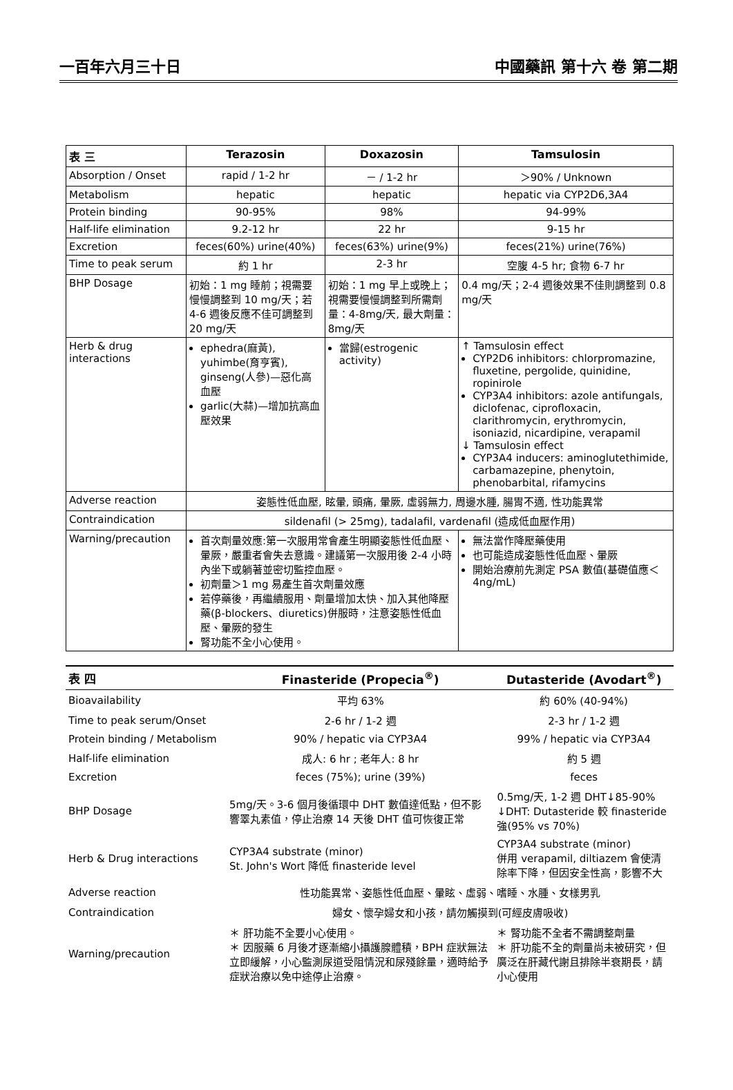一百年六月三十日 中國藥訊 第十六 卷 第二期
| 表 三 | Terazosin | Doxazosin | Tamsulosin |
| --- | --- | --- | --- |
| Absorption / Onset | rapid / 1-2 hr | － / 1-2 hr | ＞90% / Unknown |
| Metabolism | hepatic | hepatic | hepatic via CYP2D6,3A4 |
| Protein binding | 90-95% | 98% | 94-99% |
| Half-life elimination | 9.2-12 hr | 22 hr | 9-15 hr |
| Excretion | feces(60%) urine(40%) | feces(63%) urine(9%) | feces(21%) urine(76%) |
| Time to peak serum | 約 1 hr | 2-3 hr | 空腹 4-5 hr; 食物 6-7 hr |
| BHP Dosage | 初始：1 mg 睡前；視需要慢慢調整到 10 mg/天；若 4-6 週後反應不佳可調整到 20 mg/天 | 初始：1 mg 早上或晚上；視需要慢慢調整到所需劑量：4-8mg/天, 最大劑量：8mg/天 | 0.4 mg/天；2-4 週後效果不佳則調整到 0.8 mg/天 |
| Herb & drug interactions | ephedra(麻黃), yuhimbe(育亨賓), ginseng(人參)—惡化高血壓 garlic(大蒜)—增加抗高血壓效果 | 當歸(estrogenic activity) | ↑ Tamsulosin effect CYP2D6 inhibitors: chlorpromazine, fluxetine, pergolide, quinidine, ropinirole CYP3A4 inhibitors: azole antifungals, diclofenac, ciprofloxacin, clarithromycin, erythromycin, isoniazid, nicardipine, verapamil ↓ Tamsulosin effect CYP3A4 inducers: aminoglutethimide, carbamazepine, phenytoin, phenobarbital, rifamycins |
| Adverse reaction | 姿態性低血壓, 眩暈, 頭痛, 暈厥, 虛弱無力, 周邊水腫, 腸胃不適, 性功能異常 | | |
| Contraindication | sildenafil (> 25mg), tadalafil, vardenafil (造成低血壓作用) | | |
| Warning/precaution | 首次劑量效應:第一次服用常會產生明顯姿態性低血壓、暈厥，嚴重者會失去意識。建議第一次服用後 2-4 小時內坐下或躺著並密切監控血壓。 初劑量＞1 mg 易產生首次劑量效應 若停藥後，再繼續服用、劑量增加太快、加入其他降壓藥(β-blockers、diuretics)併服時，注意姿態性低血壓、暈厥的發生 腎功能不全小心使用。 | | 無法當作降壓藥使用 也可能造成姿態性低血壓、暈厥 開始治療前先測定 PSA 數值(基礎值應＜4ng/mL) |
| 表 四 | Finasteride (Propecia<sup>®</sup>) | Dutasteride (Avodart<sup>®</sup>) |
| --- | --- | --- |
| Bioavailability | 平均 63% | 約 60% (40-94%) |
| Time to peak serum/Onset | 2-6 hr / 1-2 週 | 2-3 hr / 1-2 週 |
| Protein binding / Metabolism | 90% / hepatic via CYP3A4 | 99% / hepatic via CYP3A4 |
| Half-life elimination | 成人: 6 hr ; 老年人: 8 hr | 約 5 週 |
| Excretion | feces (75%); urine (39%) | feces |
| BHP Dosage | 5mg/天。3-6 個月後循環中 DHT 數值達低點，但不影響睪丸素值，停止治療 14 天後 DHT 值可恢復正常 | 0.5mg/天, 1-2 週 DHT↓85-90% ↓DHT: Dutasteride 較 finasteride 強(95% vs 70%) |
| Herb & Drug interactions | CYP3A4 substrate (minor) St. John's Wort 降低 finasteride level | CYP3A4 substrate (minor) 併用 verapamil, diltiazem 會使清除率下降，但因安全性高，影響不大 |
| Adverse reaction | 性功能異常、姿態性低血壓、暈眩、虛弱、嗜睡、水腫、女樣男乳 | |
| Contraindication | 婦女、懷孕婦女和小孩，請勿觸摸到(可經皮膚吸收) | |
| Warning/precaution | ＊ 肝功能不全要小心使用。 ＊ 因服藥 6 月後才逐漸縮小攝護腺體積，BPH 症狀無法立即緩解，小心監測尿道受阻情況和尿殘餘量，適時給予症狀治療以免中途停止治療。 | ＊ 腎功能不全者不需調整劑量 ＊ 肝功能不全的劑量尚未被研究，但廣泛在肝藏代謝且排除半衰期長，請小心使用 |